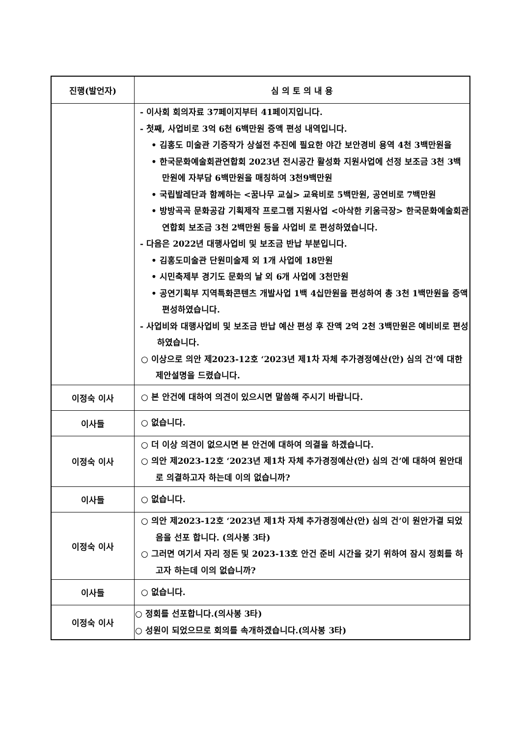| 진행(발언자) | 심 의 토 의 내 용 |
| --- | --- |
| | - 이사회 회의자료 37페이지부터 41페이지입니다. - 첫째, 사업비로 3억 6천 6백만원 증액 편성 내역입니다. • 김홍도 미술관 기증작가 상설전 추진에 필요한 야간 보안경비 용역 4천 3백만원을 • 한국문화예술회관연합회 2023년 전시공간 활성화 지원사업에 선정 보조금 3천 3백만원에 자부담 6백만원을 매칭하여 3천9백만원 • 국립발레단과 함께하는 <꿈나무 교실> 교육비로 5백만원, 공연비로 7백만원 • 방방곡곡 문화공감 기획제작 프로그램 지원사업 <아삭한 키움극장> 한국문화예술회관연합회 보조금 3천 2백만원 등을 사업비 로 편성하였습니다. - 다음은 2022년 대행사업비 및 보조금 반납 부분입니다. • 김홍도미술관 단원미술제 외 1개 사업에 18만원 • 시민축제부 경기도 문화의 날 외 6개 사업에 3천만원 • 공연기획부 지역특화콘텐츠 개발사업 1백 4십만원을 편성하여 총 3천 1백만원을 증액 편성하였습니다. - 사업비와 대행사업비 및 보조금 반납 예산 편성 후 잔액 2억 2천 3백만원은 예비비로 편성하였습니다. ○ 이상으로 의안 제2023-12호 ‘2023년 제1차 자체 추가경정예산(안) 심의 건’에 대한 제안설명을 드렸습니다. |
| 이정숙 이사 | ○ 본 안건에 대하여 의견이 있으시면 말씀해 주시기 바랍니다. |
| 이사들 | ○ 없습니다. |
| 이정숙 이사 | ○ 더 이상 의견이 없으시면 본 안건에 대하여 의결을 하겠습니다. ○ 의안 제2023-12호 ‘2023년 제1차 자체 추가경정예산(안) 심의 건’에 대하여 원안대로 의결하고자 하는데 이의 없습니까? |
| 이사들 | ○ 없습니다. |
| 이정숙 이사 | ○ 의안 제2023-12호 ‘2023년 제1차 자체 추가경정예산(안) 심의 건’이 원안가결 되었음을 선포 합니다. (의사봉 3타) ○ 그러면 여기서 자리 정돈 및 2023-13호 안건 준비 시간을 갖기 위하여 잠시 정회를 하고자 하는데 이의 없습니까? |
| 이사들 | ○ 없습니다. |
| 이정숙 이사 | ○ 정회를 선포합니다.(의사봉 3타) ○ 성원이 되었으므로 회의를 속개하겠습니다.(의사봉 3타) |